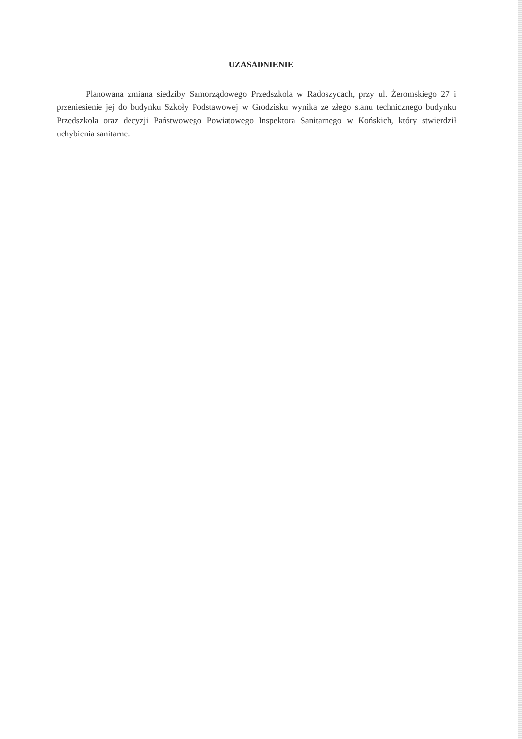UZASADNIENIE
Planowana zmiana siedziby Samorządowego Przedszkola w Radoszycach, przy ul. Żeromskiego 27 i przeniesienie jej do budynku Szkoły Podstawowej w Grodzisku wynika ze złego stanu technicznego budynku Przedszkola oraz decyzji Państwowego Powiatowego Inspektora Sanitarnego w Końskich, który stwierdził uchybienia sanitarne.